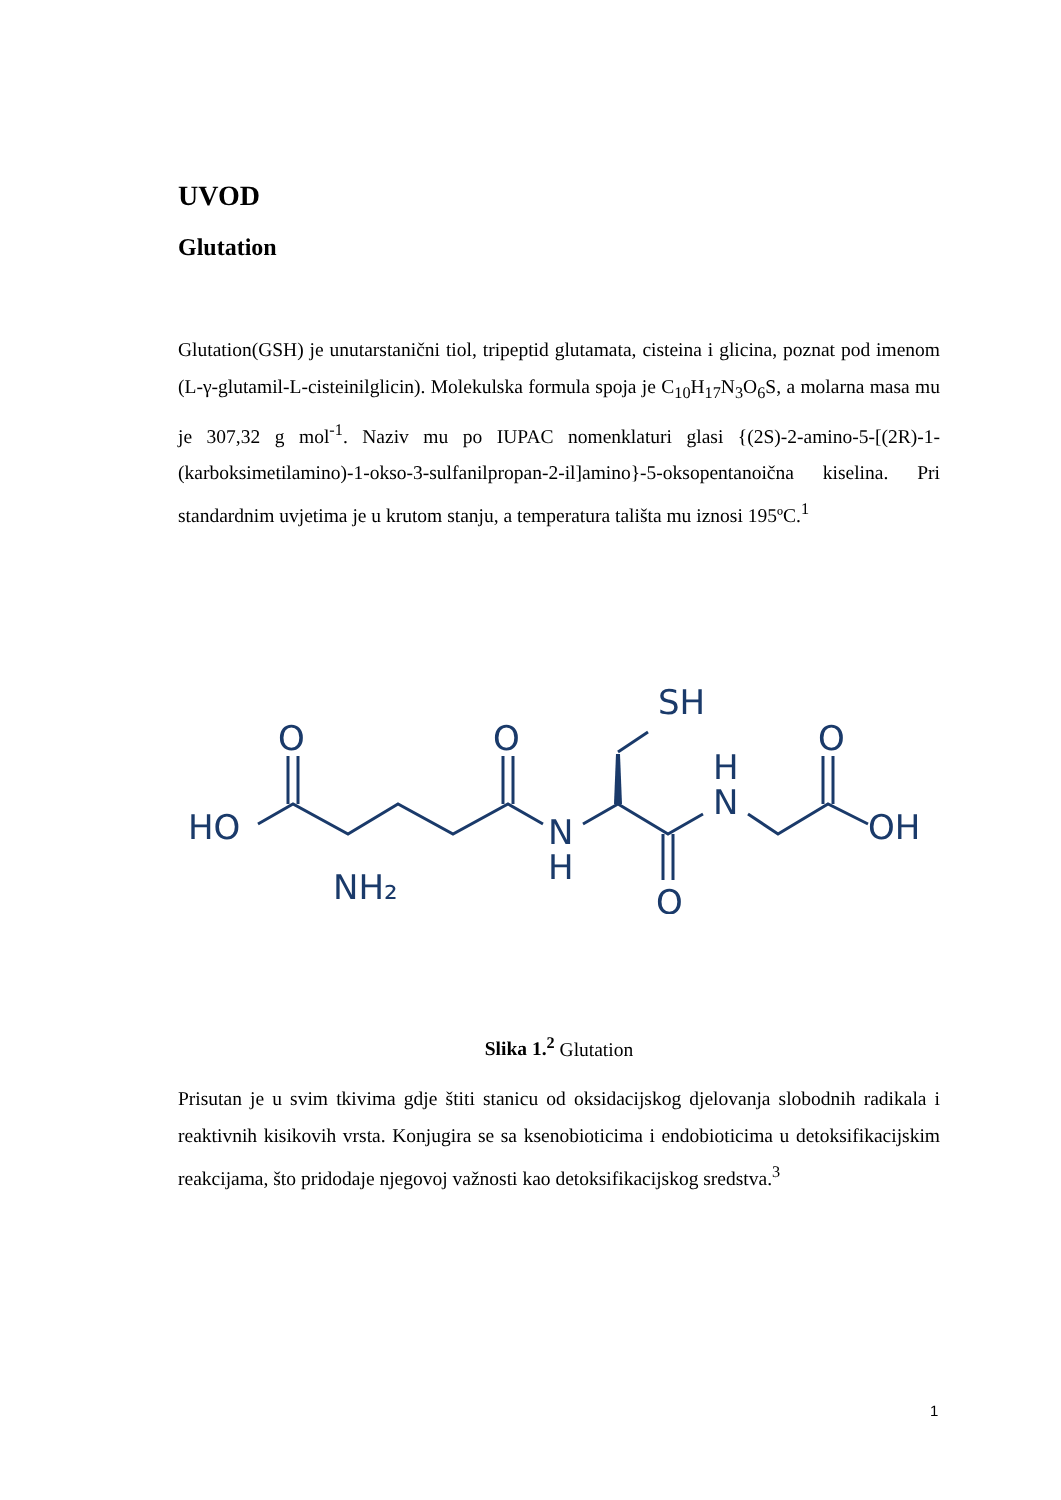UVOD
Glutation
Glutation(GSH) je unutarstanični tiol, tripeptid glutamata, cisteina i glicina, poznat pod imenom (L-γ-glutamil-L-cisteinilglicin). Molekulska formula spoja je C<sub>10</sub>H<sub>17</sub>N<sub>3</sub>O<sub>6</sub>S, a molarna masa mu je 307,32 g mol<sup>-1</sup>. Naziv mu po IUPAC nomenklaturi glasi {(2S)-2-amino-5-[(2R)-1-(karboksimetilamino)-1-okso-3-sulfanilpropan-2-il]amino}-5-oksopentanoična kiselina. Pri standardnim uvjetima je u krutom stanju, a temperatura tališta mu iznosi 195ºC.<sup>1</sup>
HO
O
O
NH₂
N
H
SH
H
N
O
O
OH
Slika 1.<sup>2</sup> Glutation
Prisutan je u svim tkivima gdje štiti stanicu od oksidacijskog djelovanja slobodnih radikala i reaktivnih kisikovih vrsta. Konjugira se sa ksenobioticima i endobioticima u detoksifikacijskim reakcijama, što pridodaje njegovoj važnosti kao detoksifikacijskog sredstva.<sup>3</sup>
1